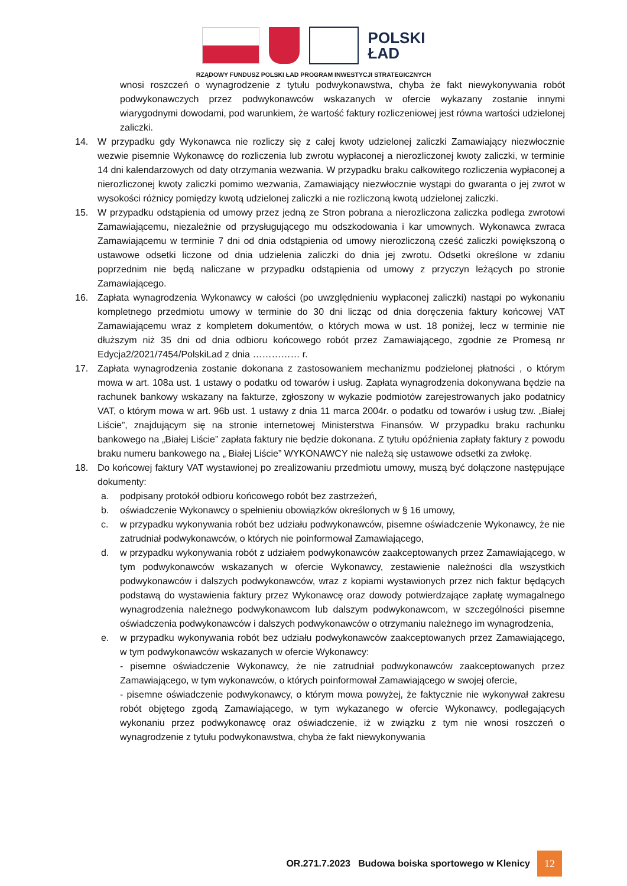POLSKI
ŁAD
RZĄDOWY FUNDUSZ POLSKI ŁAD PROGRAM INWESTYCJI STRATEGICZNYCH
wnosi roszczeń o wynagrodzenie z tytułu podwykonawstwa, chyba że fakt niewykonywania robót podwykonawczych przez podwykonawców wskazanych w ofercie wykazany zostanie innymi wiarygodnymi dowodami, pod warunkiem, że wartość faktury rozliczeniowej jest równa wartości udzielonej zaliczki.
14. W przypadku gdy Wykonawca nie rozliczy się z całej kwoty udzielonej zaliczki Zamawiający niezwłocznie wezwie pisemnie Wykonawcę do rozliczenia lub zwrotu wypłaconej a nierozliczonej kwoty zaliczki, w terminie 14 dni kalendarzowych od daty otrzymania wezwania. W przypadku braku całkowitego rozliczenia wypłaconej a nierozliczonej kwoty zaliczki pomimo wezwania, Zamawiający niezwłocznie wystąpi do gwaranta o jej zwrot w wysokości różnicy pomiędzy kwotą udzielonej zaliczki a nie rozliczoną kwotą udzielonej zaliczki.
15. W przypadku odstąpienia od umowy przez jedną ze Stron pobrana a nierozliczona zaliczka podlega zwrotowi Zamawiającemu, niezależnie od przysługującego mu odszkodowania i kar umownych. Wykonawca zwraca Zamawiającemu w terminie 7 dni od dnia odstąpienia od umowy nierozliczoną cześć zaliczki powiększoną o ustawowe odsetki liczone od dnia udzielenia zaliczki do dnia jej zwrotu. Odsetki określone w zdaniu poprzednim nie będą naliczane w przypadku odstąpienia od umowy z przyczyn leżących po stronie Zamawiającego.
16. Zapłata wynagrodzenia Wykonawcy w całości (po uwzględnieniu wypłaconej zaliczki) nastąpi po wykonaniu kompletnego przedmiotu umowy w terminie do 30 dni licząc od dnia doręczenia faktury końcowej VAT Zamawiającemu wraz z kompletem dokumentów, o których mowa w ust. 18 poniżej, lecz w terminie nie dłuższym niż 35 dni od dnia odbioru końcowego robót przez Zamawiającego, zgodnie ze Promesą nr Edycja2/2021/7454/PolskiLad z dnia …………… r.
17. Zapłata wynagrodzenia zostanie dokonana z zastosowaniem mechanizmu podzielonej płatności , o którym mowa w art. 108a ust. 1 ustawy o podatku od towarów i usług. Zapłata wynagrodzenia dokonywana będzie na rachunek bankowy wskazany na fakturze, zgłoszony w wykazie podmiotów zarejestrowanych jako podatnicy VAT, o którym mowa w art. 96b ust. 1 ustawy z dnia 11 marca 2004r. o podatku od towarów i usług tzw. „Białej Liście”, znajdującym się na stronie internetowej Ministerstwa Finansów. W przypadku braku rachunku bankowego na „Białej Liście” zapłata faktury nie będzie dokonana. Z tytułu opóźnienia zapłaty faktury z powodu braku numeru bankowego na „ Białej Liście” WYKONAWCY nie należą się ustawowe odsetki za zwłokę.
18. Do końcowej faktury VAT wystawionej po zrealizowaniu przedmiotu umowy, muszą być dołączone następujące dokumenty:
a. podpisany protokół odbioru końcowego robót bez zastrzeżeń,
b. oświadczenie Wykonawcy o spełnieniu obowiązków określonych w § 16 umowy,
c. w przypadku wykonywania robót bez udziału podwykonawców, pisemne oświadczenie Wykonawcy, że nie zatrudniał podwykonawców, o których nie poinformował Zamawiającego,
d. w przypadku wykonywania robót z udziałem podwykonawców zaakceptowanych przez Zamawiającego, w tym podwykonawców wskazanych w ofercie Wykonawcy, zestawienie należności dla wszystkich podwykonawców i dalszych podwykonawców, wraz z kopiami wystawionych przez nich faktur będących podstawą do wystawienia faktury przez Wykonawcę oraz dowody potwierdzające zapłatę wymagalnego wynagrodzenia należnego podwykonawcom lub dalszym podwykonawcom, w szczególności pisemne oświadczenia podwykonawców i dalszych podwykonawców o otrzymaniu należnego im wynagrodzenia,
e. w przypadku wykonywania robót bez udziału podwykonawców zaakceptowanych przez Zamawiającego, w tym podwykonawców wskazanych w ofercie Wykonawcy:
- pisemne oświadczenie Wykonawcy, że nie zatrudniał podwykonawców zaakceptowanych przez Zamawiającego, w tym wykonawców, o których poinformował Zamawiającego w swojej ofercie,
- pisemne oświadczenie podwykonawcy, o którym mowa powyżej, że faktycznie nie wykonywał zakresu robót objętego zgodą Zamawiającego, w tym wykazanego w ofercie Wykonawcy, podlegających wykonaniu przez podwykonawcę oraz oświadczenie, iż w związku z tym nie wnosi roszczeń o wynagrodzenie z tytułu podwykonawstwa, chyba że fakt niewykonywania
OR.271.7.2023 Budowa boiska sportowego w Klenicy 12